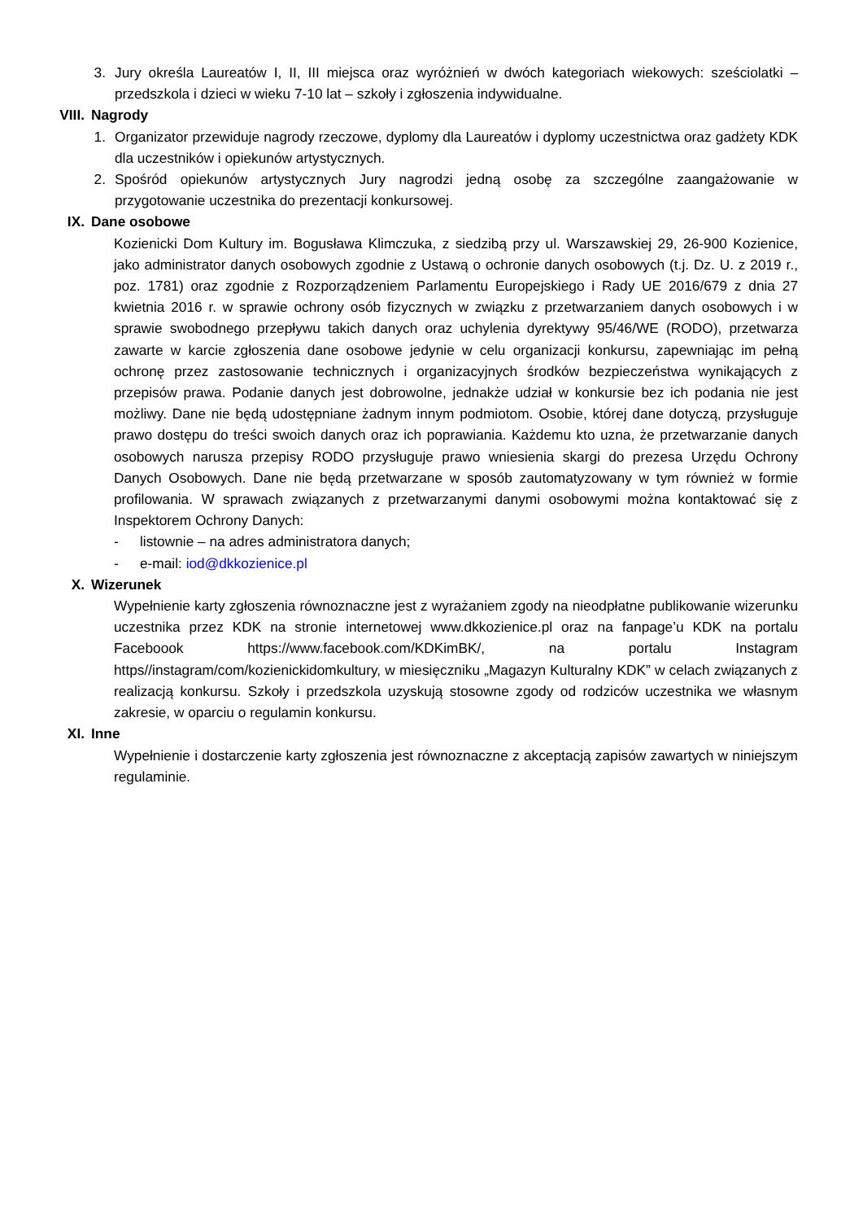3. Jury określa Laureatów I, II, III miejsca oraz wyróżnień w dwóch kategoriach wiekowych: sześciolatki – przedszkola i dzieci w wieku 7-10 lat – szkoły i zgłoszenia indywidualne.
VIII. Nagrody
1. Organizator przewiduje nagrody rzeczowe, dyplomy dla Laureatów i dyplomy uczestnictwa oraz gadżety KDK dla uczestników i opiekunów artystycznych.
2. Spośród opiekunów artystycznych Jury nagrodzi jedną osobę za szczególne zaangażowanie w przygotowanie uczestnika do prezentacji konkursowej.
IX. Dane osobowe
Kozienicki Dom Kultury im. Bogusława Klimczuka, z siedzibą przy ul. Warszawskiej 29, 26-900 Kozienice, jako administrator danych osobowych zgodnie z Ustawą o ochronie danych osobowych (t.j. Dz. U. z 2019 r., poz. 1781) oraz zgodnie z Rozporządzeniem Parlamentu Europejskiego i Rady UE 2016/679 z dnia 27 kwietnia 2016 r. w sprawie ochrony osób fizycznych w związku z przetwarzaniem danych osobowych i w sprawie swobodnego przepływu takich danych oraz uchylenia dyrektywy 95/46/WE (RODO), przetwarza zawarte w karcie zgłoszenia dane osobowe jedynie w celu organizacji konkursu, zapewniając im pełną ochronę przez zastosowanie technicznych i organizacyjnych środków bezpieczeństwa wynikających z przepisów prawa. Podanie danych jest dobrowolne, jednakże udział w konkursie bez ich podania nie jest możliwy. Dane nie będą udostępniane żadnym innym podmiotom. Osobie, której dane dotyczą, przysługuje prawo dostępu do treści swoich danych oraz ich poprawiania. Każdemu kto uzna, że przetwarzanie danych osobowych narusza przepisy RODO przysługuje prawo wniesienia skargi do prezesa Urzędu Ochrony Danych Osobowych. Dane nie będą przetwarzane w sposób zautomatyzowany w tym również w formie profilowania. W sprawach związanych z przetwarzanymi danymi osobowymi można kontaktować się z Inspektorem Ochrony Danych:
- listownie – na adres administratora danych;
- e-mail: iod@dkkozienice.pl
X. Wizerunek
Wypełnienie karty zgłoszenia równoznaczne jest z wyrażaniem zgody na nieodpłatne publikowanie wizerunku uczestnika przez KDK na stronie internetowej www.dkkozienice.pl oraz na fanpage’u KDK na portalu Faceboook https://www.facebook.com/KDKimBK/, na portalu Instagram https//instagram/com/kozienickidomkultury, w miesięczniku „Magazyn Kulturalny KDK” w celach związanych z realizacją konkursu. Szkoły i przedszkola uzyskują stosowne zgody od rodziców uczestnika we własnym zakresie, w oparciu o regulamin konkursu.
XI. Inne
Wypełnienie i dostarczenie karty zgłoszenia jest równoznaczne z akceptacją zapisów zawartych w niniejszym regulaminie.